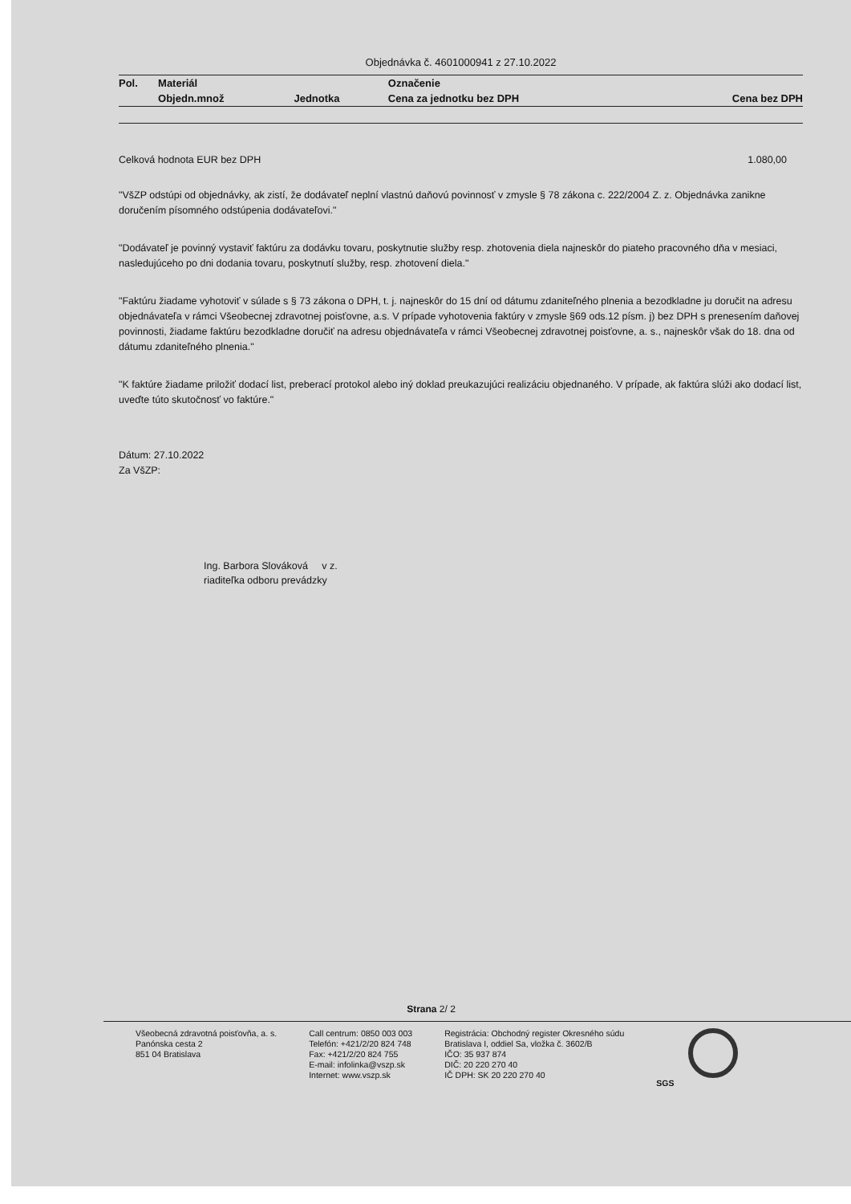Objednávka č. 4601000941 z 27.10.2022
| Pol. | Materiál | | Označenie | |
| --- | --- | --- | --- | --- |
| | Objedn.množ | Jednotka | Cena za jednotku bez DPH | Cena bez DPH |
Celková hodnota EUR bez DPH 1.080,00
"VšZP odstúpi od objednávky, ak zistí, že dodávateľ neplní vlastnú daňovú povinnosť v zmysle § 78 zákona c. 222/2004 Z. z. Objednávka zanikne doručením písomného odstúpenia dodávateľovi."
"Dodávateľ je povinný vystaviť faktúru za dodávku tovaru, poskytnutie služby resp. zhotovenia diela najneskôr do piateho pracovného dňa v mesiaci, nasledujúceho po dni dodania tovaru, poskytnutí služby, resp. zhotovení diela."
"Faktúru žiadame vyhotoviť v súlade s § 73 zákona o DPH, t. j. najneskôr do 15 dní od dátumu zdaniteľného plnenia a bezodkladne ju doručit na adresu objednávateľa v rámci Všeobecnej zdravotnej poisťovne, a.s. V prípade vyhotovenia faktúry v zmysle §69 ods.12 písm. j) bez DPH s prenesením daňovej povinnosti, žiadame faktúru bezodkladne doručiť na adresu objednávateľa v rámci Všeobecnej zdravotnej poisťovne, a. s., najneskôr však do 18. dna od dátumu zdaniteľného plnenia."
"K faktúre žiadame priložiť dodací list, preberací protokol alebo iný doklad preukazujúci realizáciu objednaného. V prípade, ak faktúra slúži ako dodací list, uveďte túto skutočnosť vo faktúre."
Dátum: 27.10.2022
Za VšZP:
Ing. Barbora Slováková v z.
riaditeľka odboru prevádzky
Strana 2/ 2
Všeobecná zdravotná poisťovňa, a. s.
Panónska cesta 2
851 04 Bratislava
Call centrum: 0850 003 003
Telefón: +421/2/20 824 748
Fax: +421/2/20 824 755
E-mail: infolinka@vszp.sk
Internet: www.vszp.sk
Registrácia: Obchodný register Okresného súdu
Bratislava I, oddiel Sa, vložka č. 3602/B
IČO: 35 937 874
DIČ: 20 220 270 40
IČ DPH: SK 20 220 270 40
SGS